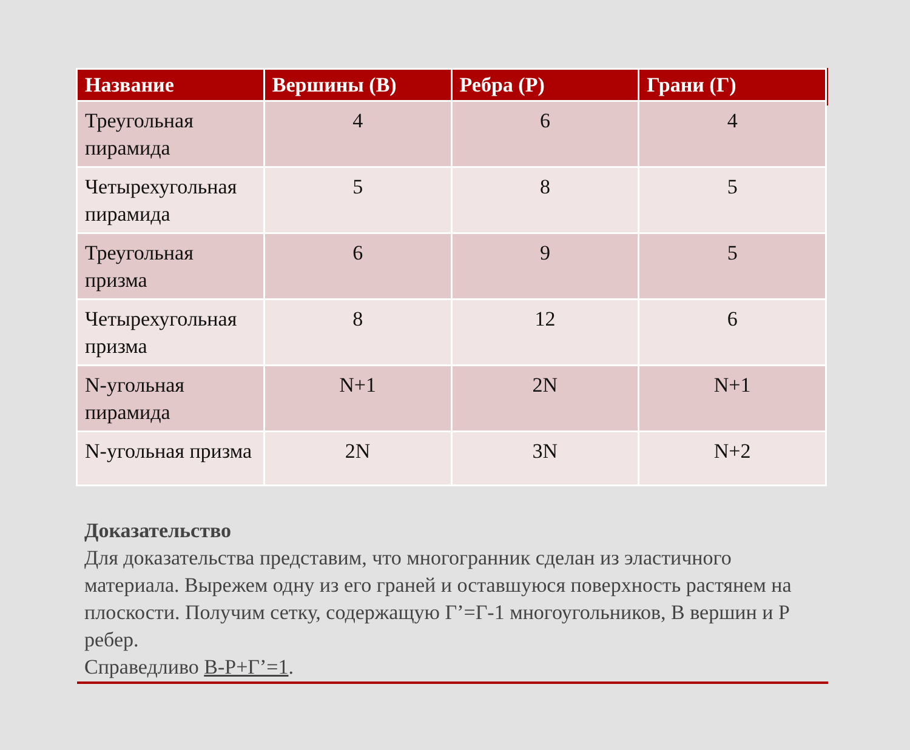| Название | Вершины (В) | Ребра (Р) | Грани (Г) |
| --- | --- | --- | --- |
| Треугольная пирамида | 4 | 6 | 4 |
| Четырехугольная пирамида | 5 | 8 | 5 |
| Треугольная призма | 6 | 9 | 5 |
| Четырехугольная призма | 8 | 12 | 6 |
| N-угольная пирамида | N+1 | 2N | N+1 |
| N-угольная призма | 2N | 3N | N+2 |
Доказательство
Для доказательства представим, что многогранник сделан из эластичного материала. Вырежем одну из его граней и оставшуюся поверхность растянем на плоскости. Получим сетку, содержащую Г’=Г-1 многоугольников, В вершин и Р ребер.
Справедливо В-Р+Г’=1.